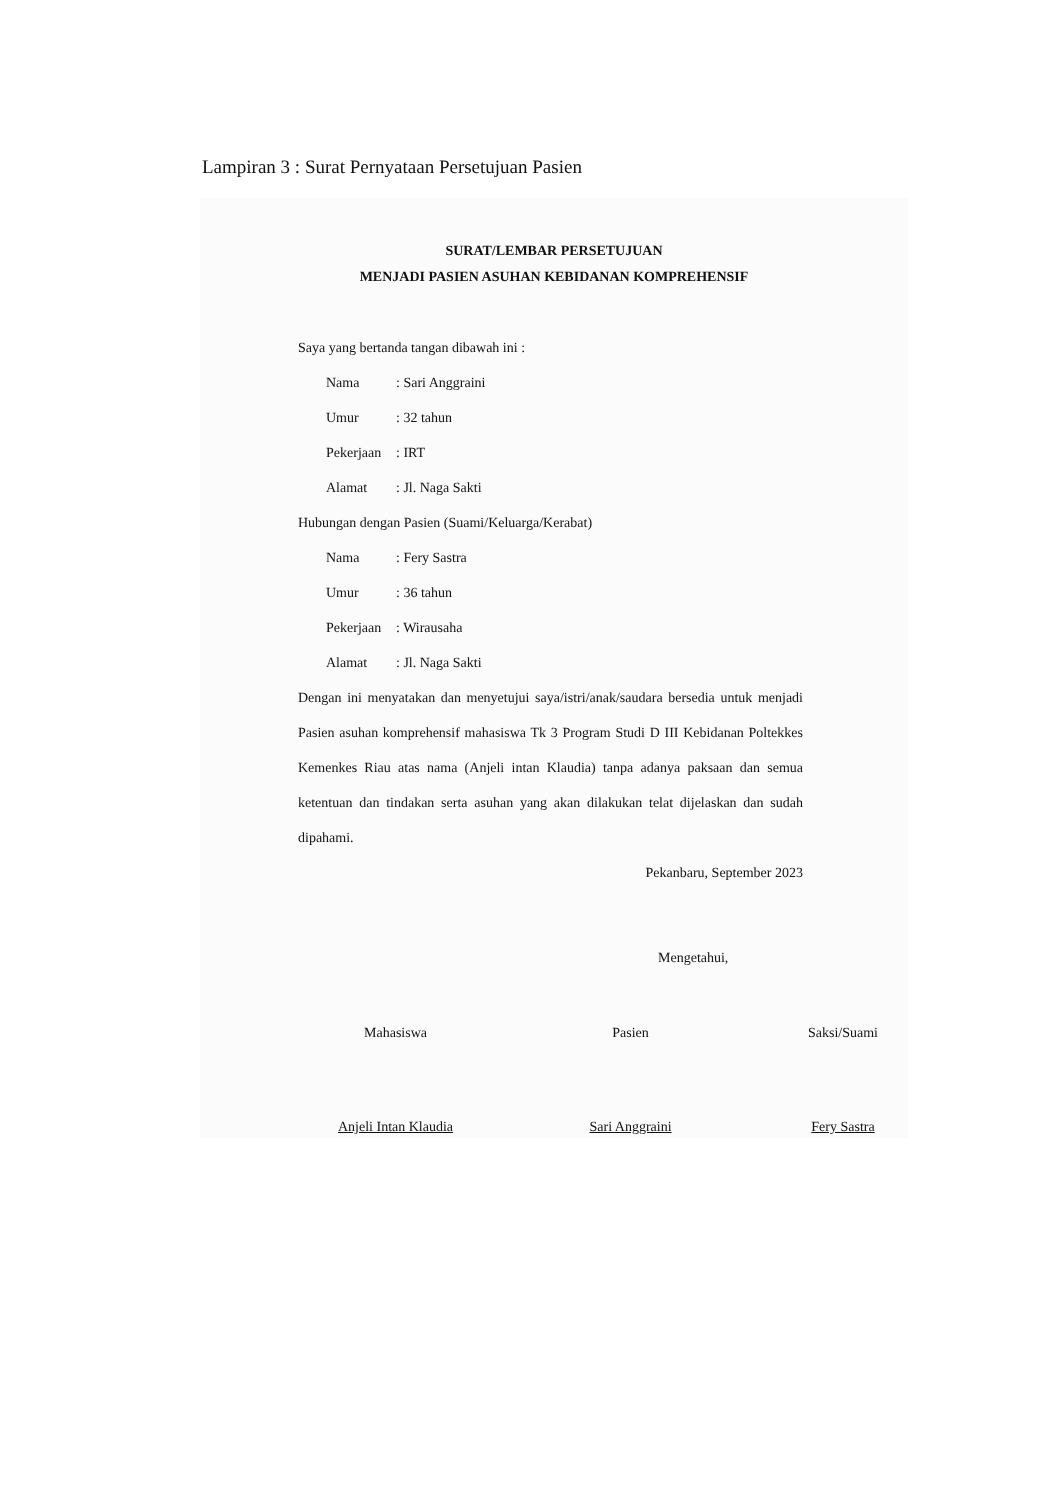Lampiran 3 : Surat Pernyataan Persetujuan Pasien
SURAT/LEMBAR PERSETUJUAN
MENJADI PASIEN ASUHAN KEBIDANAN KOMPREHENSIF
Saya yang bertanda tangan dibawah ini :
Nama: Sari Anggraini
Umur: 32 tahun
Pekerjaan: IRT
Alamat: Jl. Naga Sakti
Hubungan dengan Pasien (Suami/Keluarga/Kerabat)
Nama: Fery Sastra
Umur: 36 tahun
Pekerjaan: Wirausaha
Alamat: Jl. Naga Sakti
Dengan ini menyatakan dan menyetujui saya/istri/anak/saudara bersedia untuk menjadi Pasien asuhan komprehensif mahasiswa Tk 3 Program Studi D III Kebidanan Poltekkes Kemenkes Riau atas nama (Anjeli intan Klaudia) tanpa adanya paksaan dan semua ketentuan dan tindakan serta asuhan yang akan dilakukan telat dijelaskan dan sudah dipahami.
Pekanbaru, September 2023
Mengetahui,
Mahasiswa
Anjeli Intan Klaudia
Pasien
Sari Anggraini
Saksi/Suami
Fery Sastra